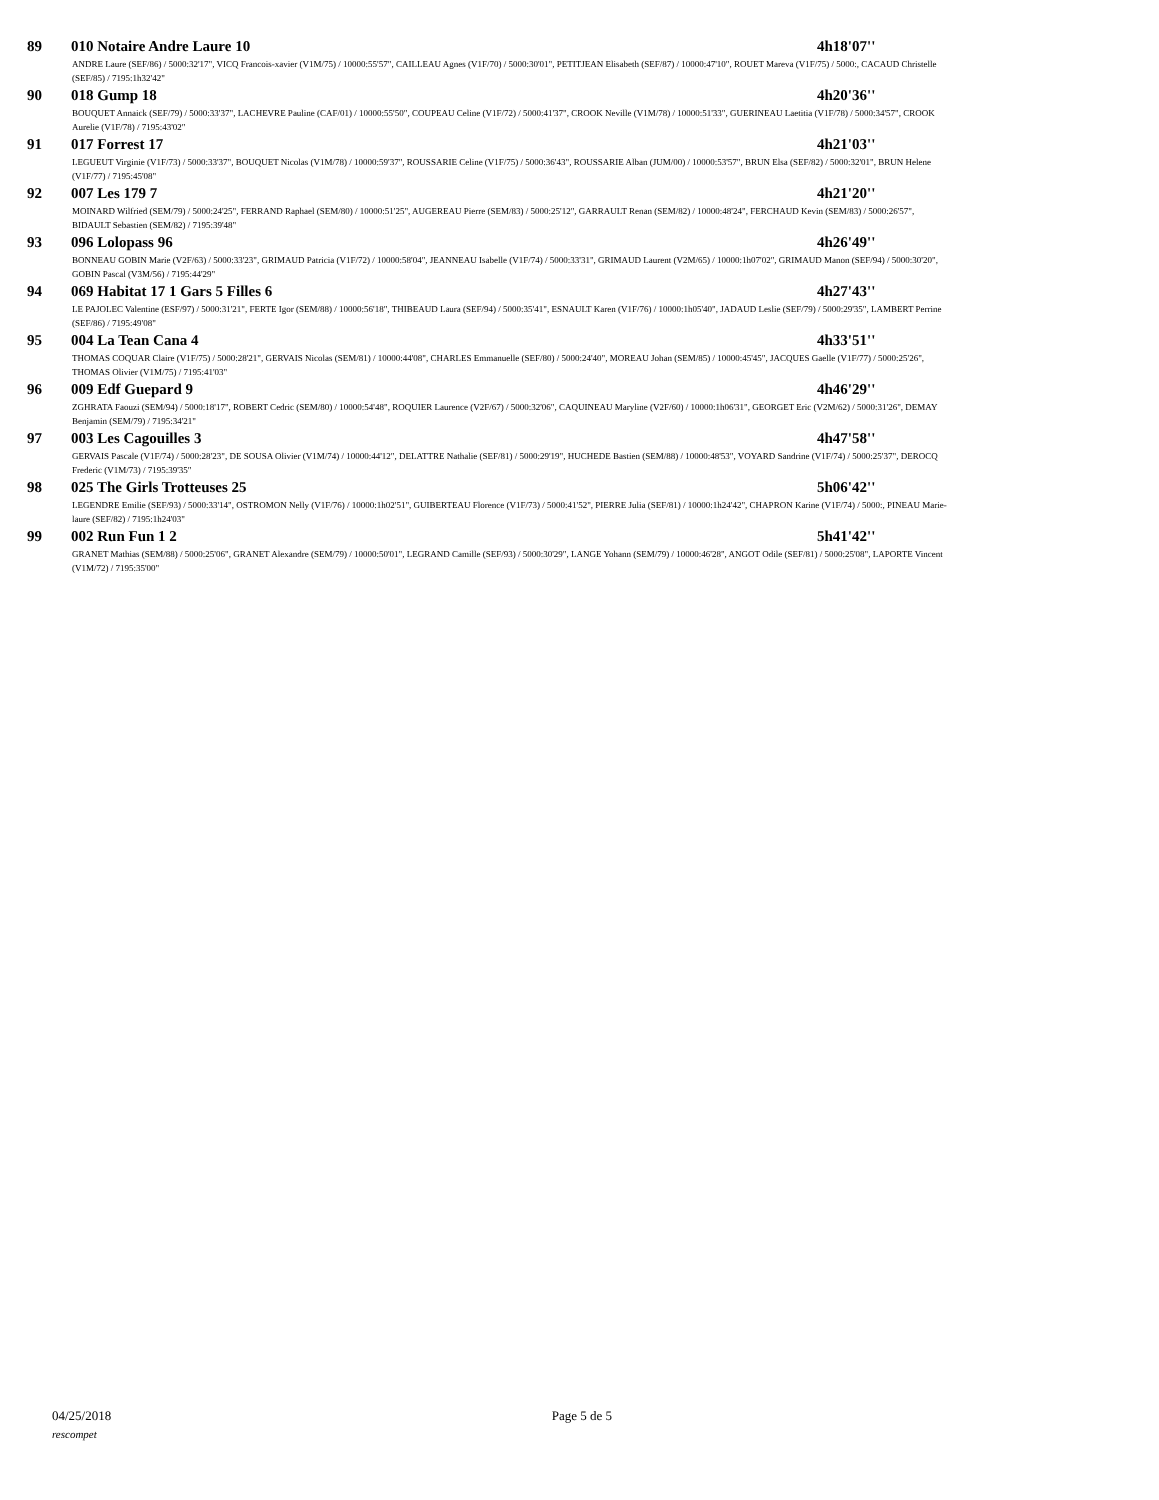89 010 Notaire Andre Laure 10 4h18'07''
ANDRE Laure (SEF/86) / 5000:32'17", VICQ Francois-xavier (V1M/75) / 10000:55'57", CAILLEAU Agnes (V1F/70) / 5000:30'01", PETITJEAN Elisabeth (SEF/87) / 10000:47'10", ROUET Mareva (V1F/75) / 5000:, CACAUD Christelle (SEF/85) / 7195:1h32'42"
90 018 Gump 18 4h20'36''
BOUQUET Annaick (SEF/79) / 5000:33'37", LACHEVRE Pauline (CAF/01) / 10000:55'50", COUPEAU Celine (V1F/72) / 5000:41'37", CROOK Neville (V1M/78) / 10000:51'33", GUERINEAU Laetitia (V1F/78) / 5000:34'57", CROOK Aurelie (V1F/78) / 7195:43'02"
91 017 Forrest 17 4h21'03''
LEGUEUT Virginie (V1F/73) / 5000:33'37", BOUQUET Nicolas (V1M/78) / 10000:59'37", ROUSSARIE Celine (V1F/75) / 5000:36'43", ROUSSARIE Alban (JUM/00) / 10000:53'57", BRUN Elsa (SEF/82) / 5000:32'01", BRUN Helene (V1F/77) / 7195:45'08"
92 007 Les 179 7 4h21'20''
MOINARD Wilfried (SEM/79) / 5000:24'25", FERRAND Raphael (SEM/80) / 10000:51'25", AUGEREAU Pierre (SEM/83) / 5000:25'12", GARRAULT Renan (SEM/82) / 10000:48'24", FERCHAUD Kevin (SEM/83) / 5000:26'57", BIDAULT Sebastien (SEM/82) / 7195:39'48"
93 096 Lolopass 96 4h26'49''
BONNEAU GOBIN Marie (V2F/63) / 5000:33'23", GRIMAUD Patricia (V1F/72) / 10000:58'04", JEANNEAU Isabelle (V1F/74) / 5000:33'31", GRIMAUD Laurent (V2M/65) / 10000:1h07'02", GRIMAUD Manon (SEF/94) / 5000:30'20", GOBIN Pascal (V3M/56) / 7195:44'29"
94 069 Habitat 17 1 Gars 5 Filles 6 4h27'43''
LE PAJOLEC Valentine (ESF/97) / 5000:31'21", FERTE Igor (SEM/88) / 10000:56'18", THIBEAUD Laura (SEF/94) / 5000:35'41", ESNAULT Karen (V1F/76) / 10000:1h05'40", JADAUD Leslie (SEF/79) / 5000:29'35", LAMBERT Perrine (SEF/86) / 7195:49'08"
95 004 La Tean Cana 4 4h33'51''
THOMAS COQUAR Claire (V1F/75) / 5000:28'21", GERVAIS Nicolas (SEM/81) / 10000:44'08", CHARLES Emmanuelle (SEF/80) / 5000:24'40", MOREAU Johan (SEM/85) / 10000:45'45", JACQUES Gaelle (V1F/77) / 5000:25'26", THOMAS Olivier (V1M/75) / 7195:41'03"
96 009 Edf Guepard 9 4h46'29''
ZGHRATA Faouzi (SEM/94) / 5000:18'17", ROBERT Cedric (SEM/80) / 10000:54'48", ROQUIER Laurence (V2F/67) / 5000:32'06", CAQUINEAU Maryline (V2F/60) / 10000:1h06'31", GEORGET Eric (V2M/62) / 5000:31'26", DEMAY Benjamin (SEM/79) / 7195:34'21"
97 003 Les Cagouilles 3 4h47'58''
GERVAIS Pascale (V1F/74) / 5000:28'23", DE SOUSA Olivier (V1M/74) / 10000:44'12", DELATTRE Nathalie (SEF/81) / 5000:29'19", HUCHEDE Bastien (SEM/88) / 10000:48'53", VOYARD Sandrine (V1F/74) / 5000:25'37", DEROCQ Frederic (V1M/73) / 7195:39'35"
98 025 The Girls Trotteuses 25 5h06'42''
LEGENDRE Emilie (SEF/93) / 5000:33'14", OSTROMON Nelly (V1F/76) / 10000:1h02'51", GUIBERTEAU Florence (V1F/73) / 5000:41'52", PIERRE Julia (SEF/81) / 10000:1h24'42", CHAPRON Karine (V1F/74) / 5000:, PINEAU Marie-laure (SEF/82) / 7195:1h24'03"
99 002 Run Fun 1 2 5h41'42''
GRANET Mathias (SEM/88) / 5000:25'06", GRANET Alexandre (SEM/79) / 10000:50'01", LEGRAND Camille (SEF/93) / 5000:30'29", LANGE Yohann (SEM/79) / 10000:46'28", ANGOT Odile (SEF/81) / 5000:25'08", LAPORTE Vincent (V1M/72) / 7195:35'00"
04/25/2018 Page 5 de 5
rescompet